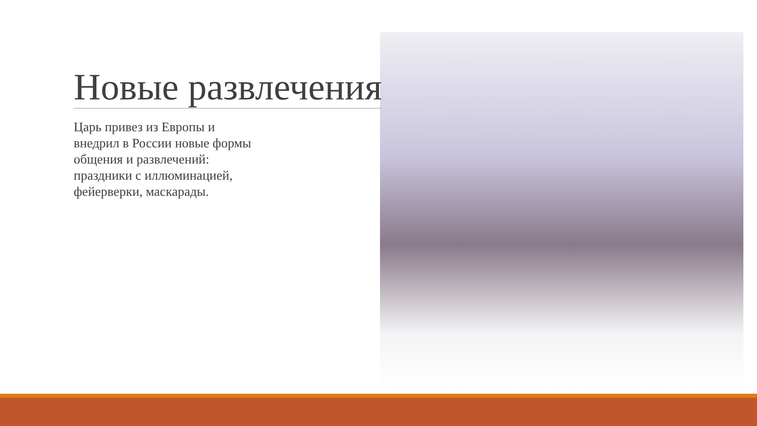Новые развлечения
Царь привез из Европы и внедрил в России новые формы общения и развлечений: праздники с иллюминацией, фейерверки, маскарады.